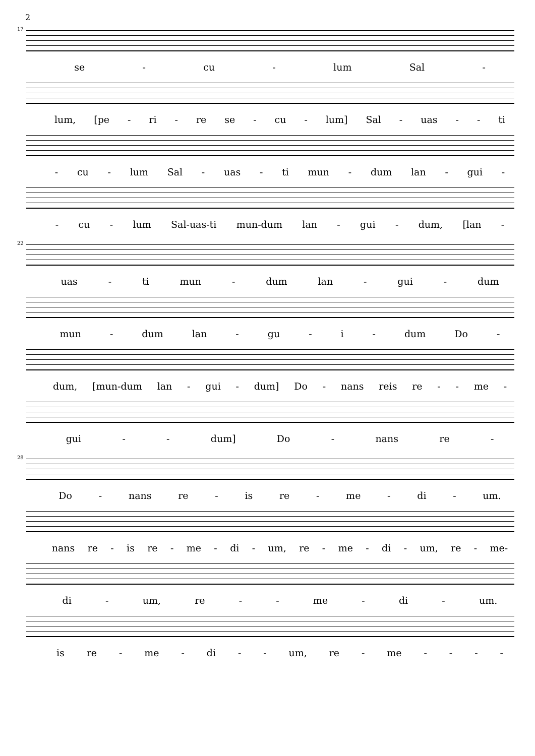2
17
se - cu - lum Sal -
lum, [pe - ri - re se - cu - lum] Sal - uas - - ti
- cu - lum Sal - uas - ti mun - dum lan - gui -
- cu - lum Sal-uas-ti mun-dum lan - gui - dum, [lan -
22
uas - ti mun - dum lan - gui - dum
mun - dum lan - gu - i - dum Do -
dum, [mun-dum lan - gui - dum] Do - nans reis re - - me -
gui - - dum] Do - nans re -
28
Do - nans re - is re - me - di - um.
nans re - is re - me - di - um, re - me - di - um, re - me-
di - um, re - - me - di - um.
is re - me - di - - um, re - me - - - -